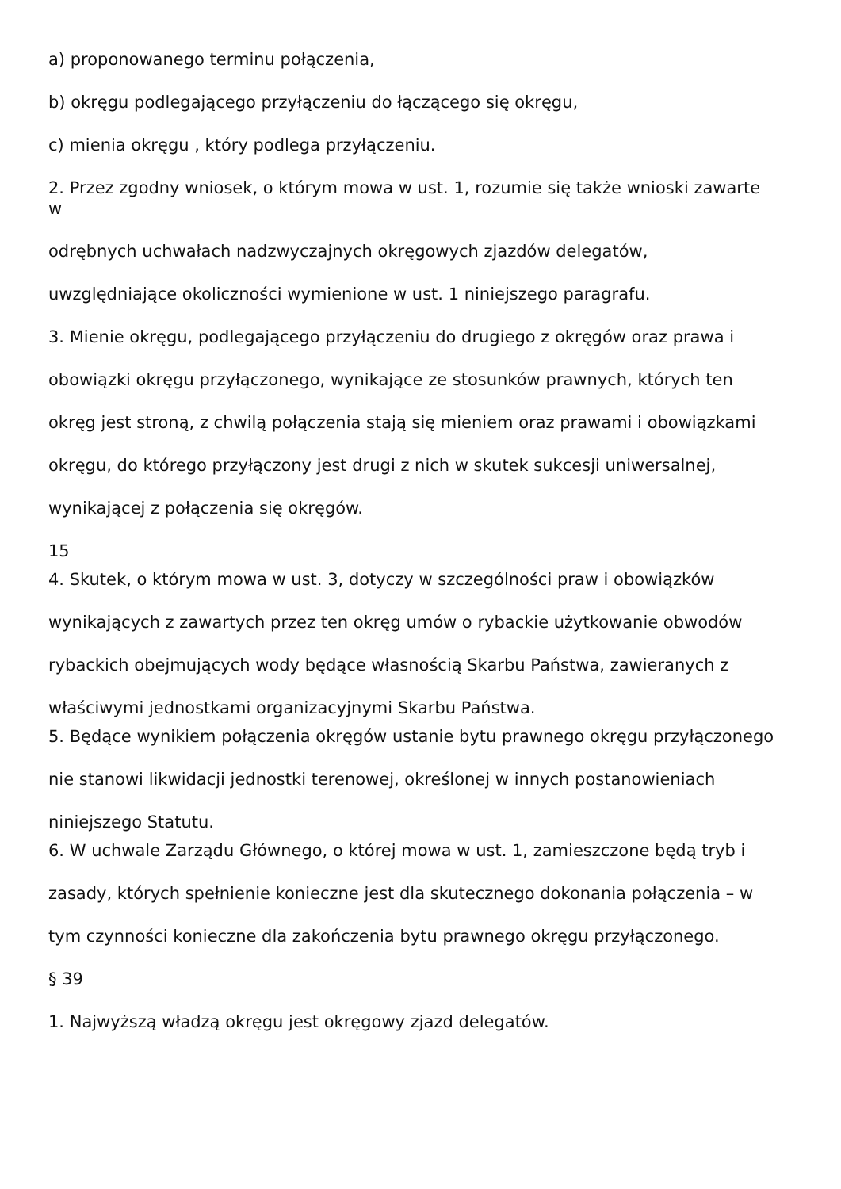a) proponowanego terminu połączenia,
b) okręgu podlegającego przyłączeniu do łączącego się okręgu,
c) mienia okręgu , który podlega przyłączeniu.
2. Przez zgodny wniosek, o którym mowa w ust. 1, rozumie się także wnioski zawarte
w
odrębnych uchwałach nadzwyczajnych okręgowych zjazdów delegatów,
uwzględniające okoliczności wymienione w ust. 1 niniejszego paragrafu.
3. Mienie okręgu, podlegającego przyłączeniu do drugiego z okręgów oraz prawa i
obowiązki okręgu przyłączonego, wynikające ze stosunków prawnych, których ten
okręg jest stroną, z chwilą połączenia stają się mieniem oraz prawami i obowiązkami
okręgu, do którego przyłączony jest drugi z nich w skutek sukcesji uniwersalnej,
wynikającej z połączenia się okręgów.
15
4. Skutek, o którym mowa w ust. 3, dotyczy w szczególności praw i obowiązków
wynikających z zawartych przez ten okręg umów o rybackie użytkowanie obwodów
rybackich obejmujących wody będące własnością Skarbu Państwa, zawieranych z
właściwymi jednostkami organizacyjnymi Skarbu Państwa.
5. Będące wynikiem połączenia okręgów ustanie bytu prawnego okręgu przyłączonego
nie stanowi likwidacji jednostki terenowej, określonej w innych postanowieniach
niniejszego Statutu.
6. W uchwale Zarządu Głównego, o której mowa w ust. 1, zamieszczone będą tryb i
zasady, których spełnienie konieczne jest dla skutecznego dokonania połączenia – w
tym czynności konieczne dla zakończenia bytu prawnego okręgu przyłączonego.
§ 39
1. Najwyższą władzą okręgu jest okręgowy zjazd delegatów.